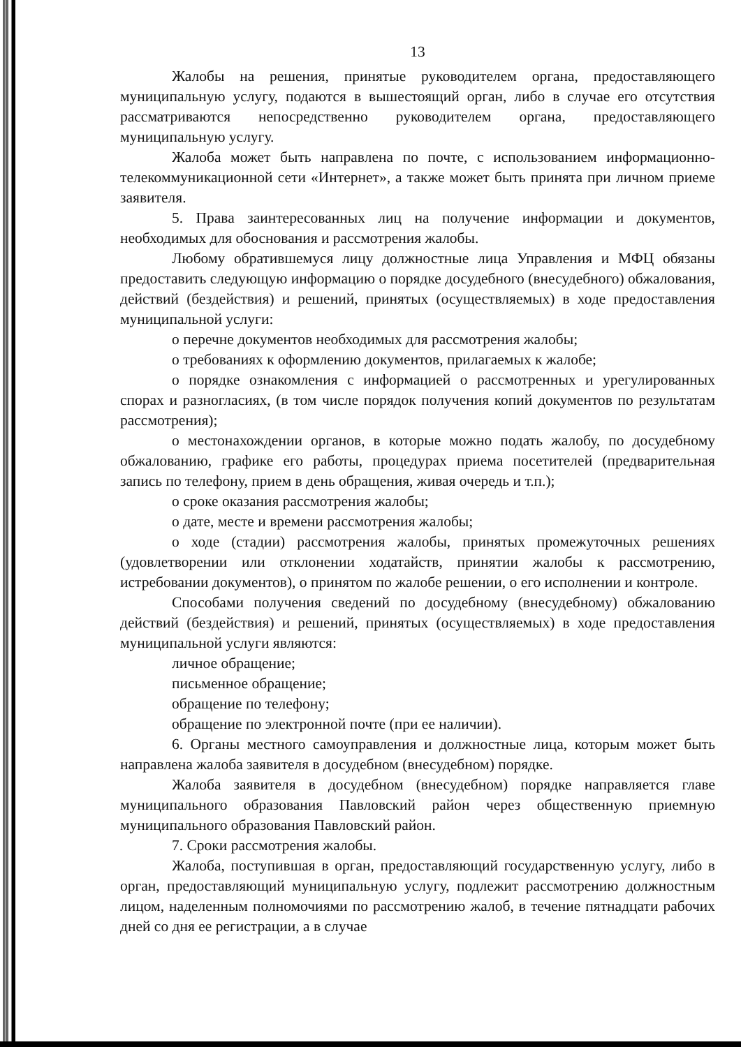13
Жалобы на решения, принятые руководителем органа, предоставляющего муниципальную услугу, подаются в вышестоящий орган, либо в случае его отсутствия рассматриваются непосредственно руководителем органа, предоставляющего муниципальную услугу.
Жалоба может быть направлена по почте, с использованием информационно-телекоммуникационной сети «Интернет», а также может быть принята при личном приеме заявителя.
5. Права заинтересованных лиц на получение информации и документов, необходимых для обоснования и рассмотрения жалобы.
Любому обратившемуся лицу должностные лица Управления и МФЦ обязаны предоставить следующую информацию о порядке досудебного (внесудебного) обжалования, действий (бездействия) и решений, принятых (осуществляемых) в ходе предоставления муниципальной услуги:
о перечне документов необходимых для рассмотрения жалобы;
о требованиях к оформлению документов, прилагаемых к жалобе;
о порядке ознакомления с информацией о рассмотренных и урегулированных спорах и разногласиях, (в том числе порядок получения копий документов по результатам рассмотрения);
о местонахождении органов, в которые можно подать жалобу, по досудебному обжалованию, графике его работы, процедурах приема посетителей (предварительная запись по телефону, прием в день обращения, живая очередь и т.п.);
о сроке оказания рассмотрения жалобы;
о дате, месте и времени рассмотрения жалобы;
о ходе (стадии) рассмотрения жалобы, принятых промежуточных решениях (удовлетворении или отклонении ходатайств, принятии жалобы к рассмотрению, истребовании документов), о принятом по жалобе решении, о его исполнении и контроле.
Способами получения сведений по досудебному (внесудебному) обжалованию действий (бездействия) и решений, принятых (осуществляемых) в ходе предоставления муниципальной услуги являются:
личное обращение;
письменное обращение;
обращение по телефону;
обращение по электронной почте (при ее наличии).
6. Органы местного самоуправления и должностные лица, которым может быть направлена жалоба заявителя в досудебном (внесудебном) порядке.
Жалоба заявителя в досудебном (внесудебном) порядке направляется главе муниципального образования Павловский район через общественную приемную муниципального образования Павловский район.
7. Сроки рассмотрения жалобы.
Жалоба, поступившая в орган, предоставляющий государственную услугу, либо в орган, предоставляющий муниципальную услугу, подлежит рассмотрению должностным лицом, наделенным полномочиями по рассмотрению жалоб, в течение пятнадцати рабочих дней со дня ее регистрации, а в случае